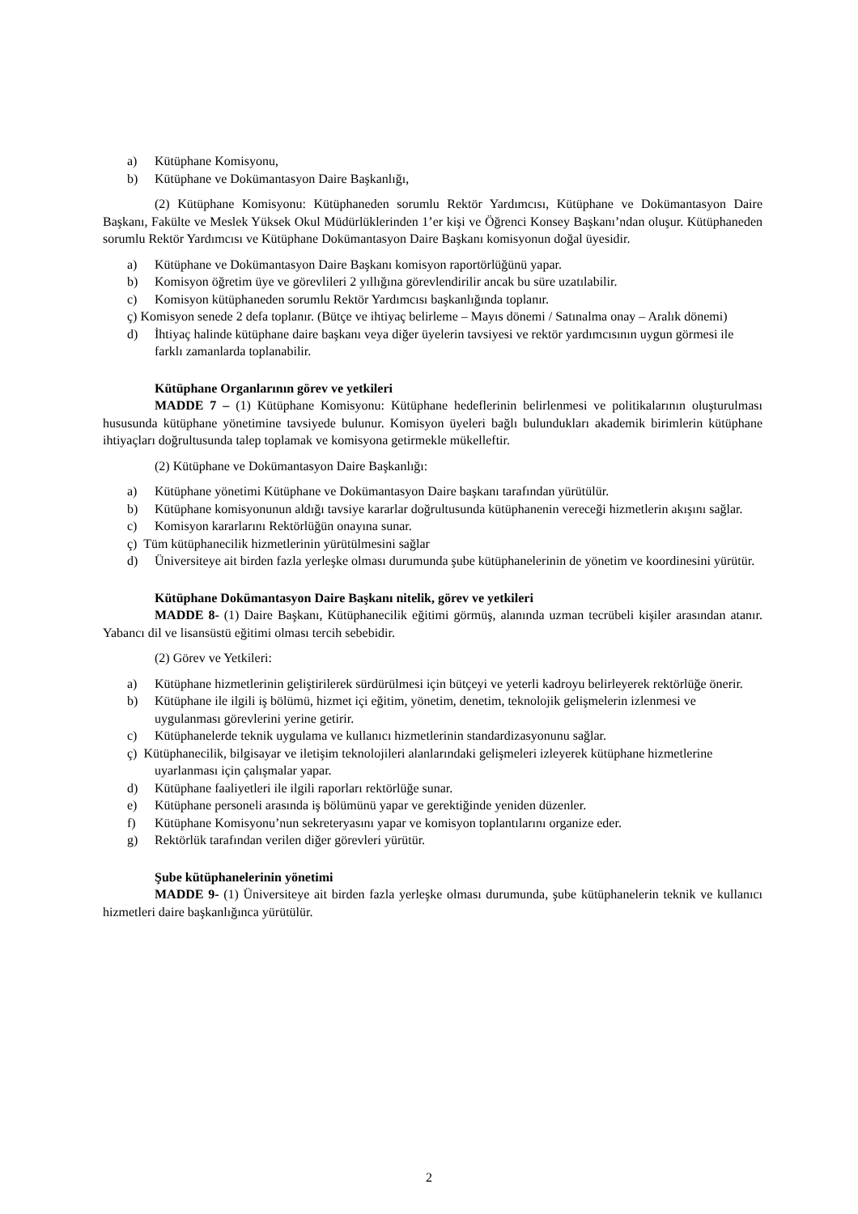a) Kütüphane Komisyonu,
b) Kütüphane ve Dokümantasyon Daire Başkanlığı,
(2) Kütüphane Komisyonu: Kütüphaneden sorumlu Rektör Yardımcısı, Kütüphane ve Dokümantasyon Daire Başkanı, Fakülte ve Meslek Yüksek Okul Müdürlüklerinden 1’er kişi ve Öğrenci Konsey Başkanı’ndan oluşur. Kütüphaneden sorumlu Rektör Yardımcısı ve Kütüphane Dokümantasyon Daire Başkanı komisyonun doğal üyesidir.
a) Kütüphane ve Dokümantasyon Daire Başkanı komisyon raportörlüğünü yapar.
b) Komisyon öğretim üye ve görevlileri 2 yıllığına görevlendirilir ancak bu süre uzatılabilir.
c) Komisyon kütüphaneden sorumlu Rektör Yardımcısı başkanlığında toplanır.
ç) Komisyon senede 2 defa toplanır. (Bütçe ve ihtiyaç belirleme – Mayıs dönemi / Satınalma onay – Aralık dönemi)
d) İhtiyaç halinde kütüphane daire başkanı veya diğer üyelerin tavsiyesi ve rektör yardımcısının uygun görmesi ile farklı zamanlarda toplanabilir.
Kütüphane Organlarının görev ve yetkileri
MADDE 7 – (1) Kütüphane Komisyonu: Kütüphane hedeflerinin belirlenmesi ve politikalarının oluşturulması hususunda kütüphane yönetimine tavsiyede bulunur. Komisyon üyeleri bağlı bulundukları akademik birimlerin kütüphane ihtiyaçları doğrultusunda talep toplamak ve komisyona getirmekle mükelleftir.
(2) Kütüphane ve Dokümantasyon Daire Başkanlığı:
a) Kütüphane yönetimi Kütüphane ve Dokümantasyon Daire başkanı tarafından yürütülür.
b) Kütüphane komisyonunun aldığı tavsiye kararlar doğrultusunda kütüphanenin vereceği hizmetlerin akışını sağlar.
c) Komisyon kararlarını Rektörlüğün onayına sunar.
ç) Tüm kütüphanecilik hizmetlerinin yürütülmesini sağlar
d) Üniversiteye ait birden fazla yerleşke olması durumunda şube kütüphanelerinin de yönetim ve koordinesini yürütür.
Kütüphane Dokümantasyon Daire Başkanı nitelik, görev ve yetkileri
MADDE 8- (1) Daire Başkanı, Kütüphanecilik eğitimi görmüş, alanında uzman tecrübeli kişiler arasından atanır. Yabancı dil ve lisansüstü eğitimi olması tercih sebebidir.
(2) Görev ve Yetkileri:
a) Kütüphane hizmetlerinin geliştirilerek sürdürülmesi için bütçeyi ve yeterli kadroyu belirleyerek rektörlüğe önerir.
b) Kütüphane ile ilgili iş bölümü, hizmet içi eğitim, yönetim, denetim, teknolojik gelişmelerin izlenmesi ve uygulanması görevlerini yerine getirir.
c) Kütüphanelerde teknik uygulama ve kullanıcı hizmetlerinin standardizasyonunu sağlar.
ç) Kütüphanecilik, bilgisayar ve iletişim teknolojileri alanlarındaki gelişmeleri izleyerek kütüphane hizmetlerine uyarlanması için çalışmalar yapar.
d) Kütüphane faaliyetleri ile ilgili raporları rektörlüğe sunar.
e) Kütüphane personeli arasında iş bölümünü yapar ve gerektiğinde yeniden düzenler.
f) Kütüphane Komisyonu’nun sekreteryasını yapar ve komisyon toplantılarını organize eder.
g) Rektörlük tarafından verilen diğer görevleri yürütür.
Şube kütüphanelerinin yönetimi
MADDE 9- (1) Üniversiteye ait birden fazla yerleşke olması durumunda, şube kütüphanelerin teknik ve kullanıcı hizmetleri daire başkanlığınca yürütülür.
2